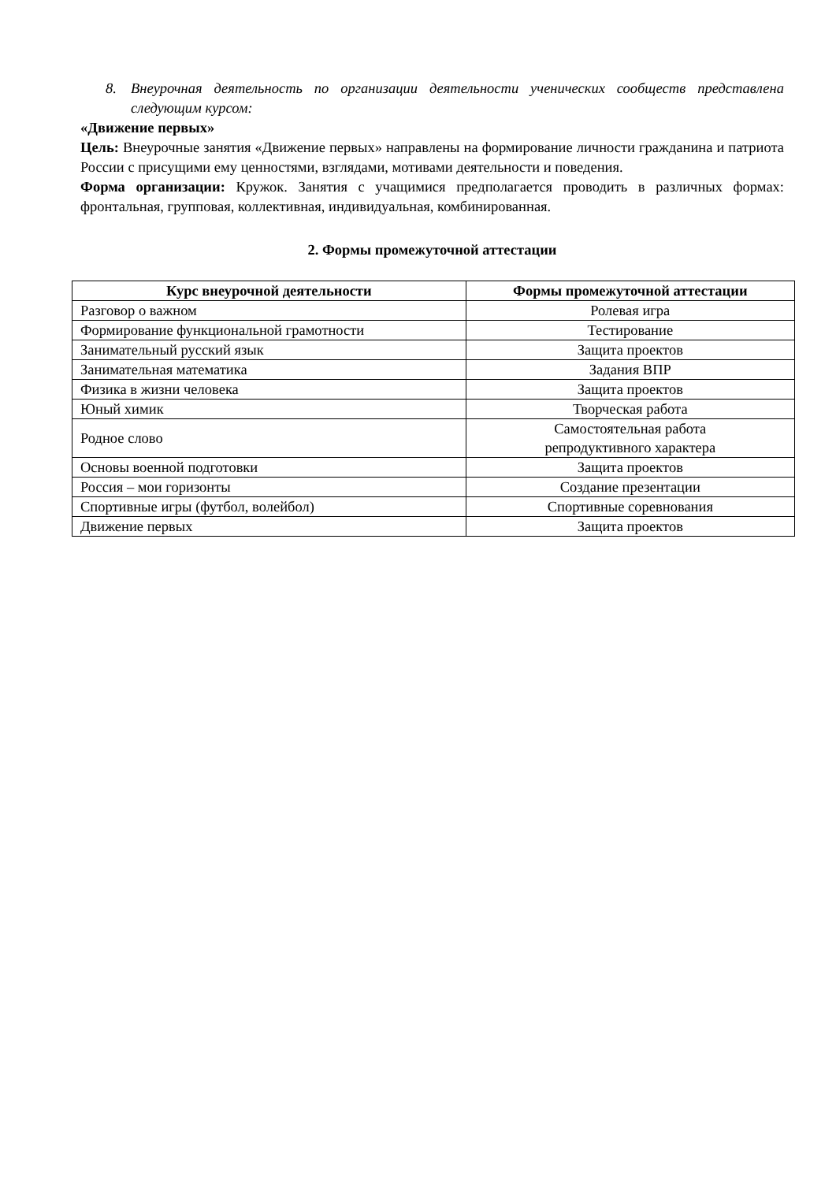8. Внеурочная деятельность по организации деятельности ученических сообществ представлена следующим курсом:
«Движение первых»
Цель: Внеурочные занятия «Движение первых» направлены на формирование личности гражданина и патриота России с присущими ему ценностями, взглядами, мотивами деятельности и поведения.
Форма организации: Кружок. Занятия с учащимися предполагается проводить в различных формах: фронтальная, групповая, коллективная, индивидуальная, комбинированная.
2. Формы промежуточной аттестации
| Курс внеурочной деятельности | Формы промежуточной аттестации |
| --- | --- |
| Разговор о важном | Ролевая игра |
| Формирование функциональной грамотности | Тестирование |
| Занимательный русский язык | Защита проектов |
| Занимательная математика | Задания ВПР |
| Физика в жизни человека | Защита проектов |
| Юный химик | Творческая работа |
| Родное слово | Самостоятельная работа репродуктивного характера |
| Основы военной подготовки | Защита проектов |
| Россия – мои горизонты | Создание презентации |
| Спортивные игры (футбол, волейбол) | Спортивные соревнования |
| Движение первых | Защита проектов |